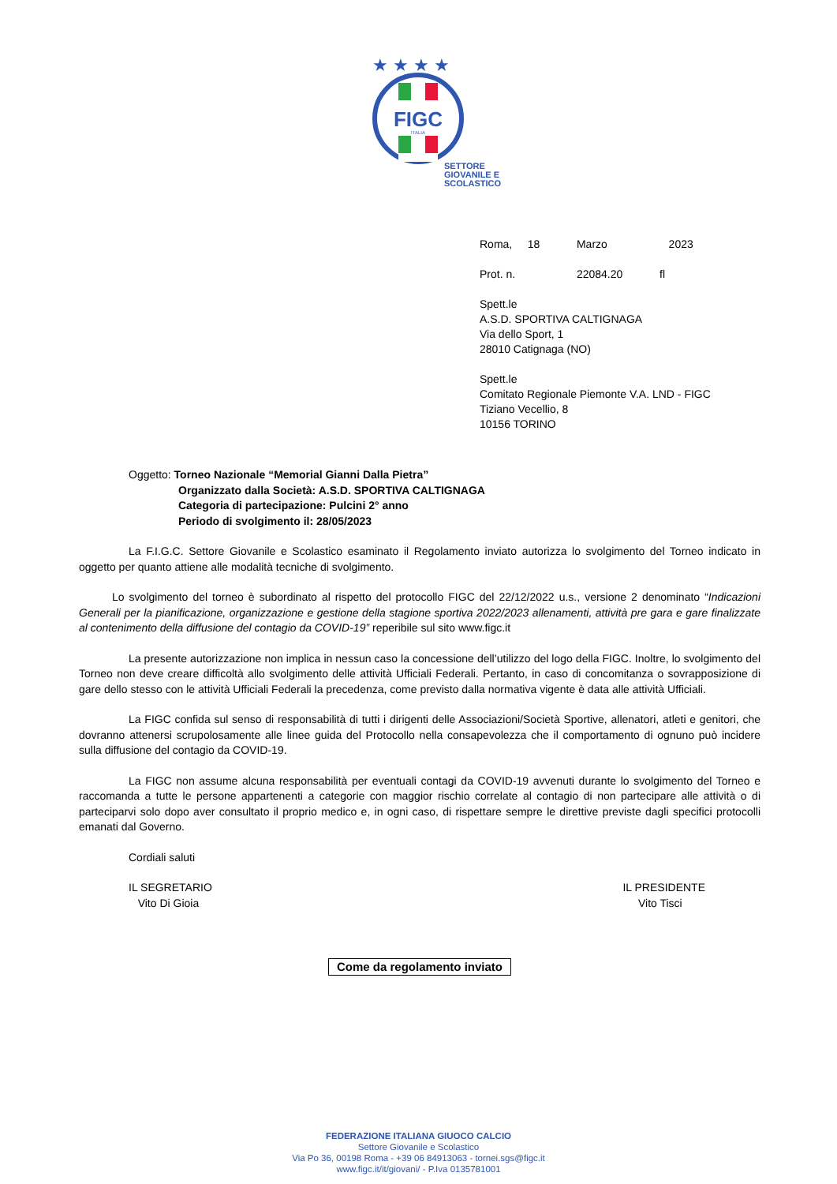FIGC
ITALIA
★ ★ ★ ★
SETTORE
GIOVANILE E
SCOLASTICO
Roma, 18 Marzo 2023
Prot. n. 22084.20 fl
Spett.le
A.S.D. SPORTIVA CALTIGNAGA
Via dello Sport, 1
28010 Catignaga (NO)
Spett.le
Comitato Regionale Piemonte V.A. LND - FIGC
Tiziano Vecellio, 8
10156 TORINO
Oggetto: Torneo Nazionale “Memorial Gianni Dalla Pietra”
Organizzato dalla Società: A.S.D. SPORTIVA CALTIGNAGA
Categoria di partecipazione: Pulcini 2° anno
Periodo di svolgimento il: 28/05/2023
La F.I.G.C. Settore Giovanile e Scolastico esaminato il Regolamento inviato autorizza lo svolgimento del Torneo indicato in oggetto per quanto attiene alle modalità tecniche di svolgimento.
Lo svolgimento del torneo è subordinato al rispetto del protocollo FIGC del 22/12/2022 u.s., versione 2 denominato “Indicazioni Generali per la pianificazione, organizzazione e gestione della stagione sportiva 2022/2023 allenamenti, attività pre gara e gare finalizzate al contenimento della diffusione del contagio da COVID-19” reperibile sul sito www.figc.it
La presente autorizzazione non implica in nessun caso la concessione dell’utilizzo del logo della FIGC. Inoltre, lo svolgimento del Torneo non deve creare difficoltà allo svolgimento delle attività Ufficiali Federali. Pertanto, in caso di concomitanza o sovrapposizione di gare dello stesso con le attività Ufficiali Federali la precedenza, come previsto dalla normativa vigente è data alle attività Ufficiali.
La FIGC confida sul senso di responsabilità di tutti i dirigenti delle Associazioni/Società Sportive, allenatori, atleti e genitori, che dovranno attenersi scrupolosamente alle linee guida del Protocollo nella consapevolezza che il comportamento di ognuno può incidere sulla diffusione del contagio da COVID-19.
La FIGC non assume alcuna responsabilità per eventuali contagi da COVID-19 avvenuti durante lo svolgimento del Torneo e raccomanda a tutte le persone appartenenti a categorie con maggior rischio correlate al contagio di non partecipare alle attività o di parteciparvi solo dopo aver consultato il proprio medico e, in ogni caso, di rispettare sempre le direttive previste dagli specifici protocolli emanati dal Governo.
Cordiali saluti
IL SEGRETARIO
Vito Di Gioia
IL PRESIDENTE
Vito Tisci
Come da regolamento inviato
FEDERAZIONE ITALIANA GIUOCO CALCIO
Settore Giovanile e Scolastico
Via Po 36, 00198 Roma - +39 06 84913063 - tornei.sgs@figc.it
www.figc.it/it/giovani/ - P.Iva 0135781001